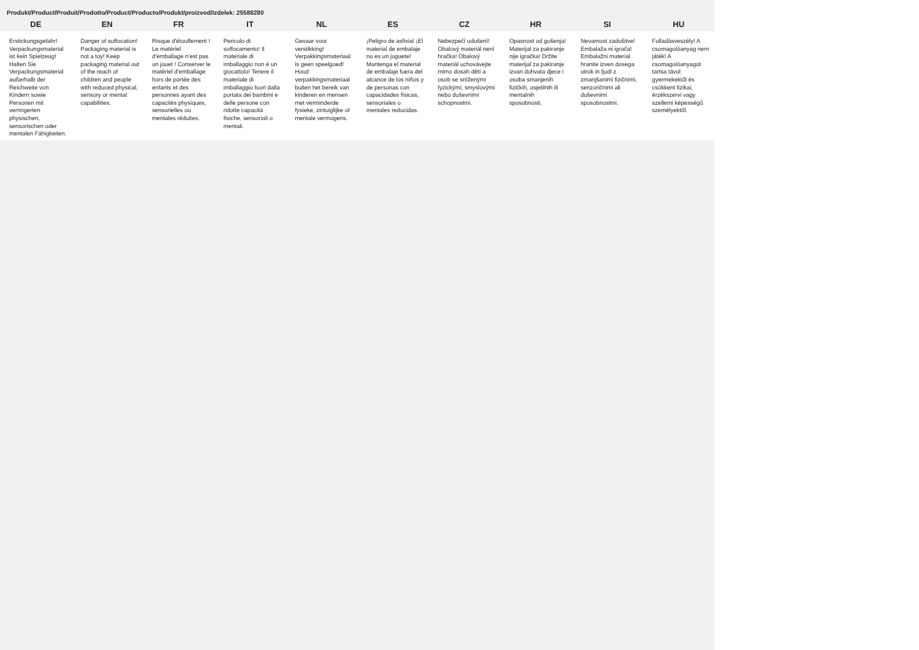Produkt/Product/Produit/Prodotto/Product/Producto/Produkt/proizvod/Izdelek: 25588280
| DE | EN | FR | IT | NL | ES | CZ | HR | SI | HU |
| --- | --- | --- | --- | --- | --- | --- | --- | --- | --- |
| Erstickungsgefahr! Verpackungsmaterial ist kein Spielzeug! Halten Sie Verpackungsmaterial außerhalb der Reichweite von Kindern sowie Personen mit verringerten physischen, sensorischen oder mentalen Fähigkeiten. | Danger of suffocation! Packaging material is not a toy! Keep packaging material out of the reach of children and people with reduced physical, sensory or mental capabilities. | Risque d'étouffement ! Le matériel d’emballage n’est pas un jouet ! Conserver le matériel d'emballage hors de portée des enfants et des personnes ayant des capacités physiques, sensorielles ou mentales réduites. | Pericolo di soffocamento! Il materiale di imballaggio non è un giocattolo! Tenere il materiale di imballaggio fuori dalla portata dei bambini e delle persone con ridotte capacità fisiche, sensoriali o mentali. | Gevaar voor verstikking! Verpakkingsmateriaal is geen speelgoed! Houd verpakkingsmateriaal buiten het bereik van kinderen en mensen met verminderde fysieke, zintuiglijke of mentale vermogens. | ¡Peligro de asfixia! ¡El material de embalaje no es un juguete! Mantenga el material de embalaje fuera del alcance de los niños y de personas con capacidades físicas, sensoriales o mentales reducidas. | Nebezpečí udušení! Obalový materiál není hračka! Obalový materiál uchovávejte mimo dosah dětí a osob se sníženými fyzickými, smyslovými nebo duševními schopnostmi. | Opasnost od gušenja! Materijal za pakiranje nije igračka! Držite materijal za pakiranje izvan dohvata djece i osoba smanjenih fizičkih, osjetilnih ili mentalnih sposobnosti. | Nevarnost zadušitve! Embalaža ni igrača! Embalažni material hranite izven dosega otrok in ljudi z zmanjšanimi fizičnimi, senzoričnimi ali duševnimi sposobnostmi. | Fulladásveszély! A csomagolóanyag nem játék! A csomagolóanyagot tartsa távol gyermekektől és csökkent fizikai, érzékszervi vagy szellemi képességű személyektől. |